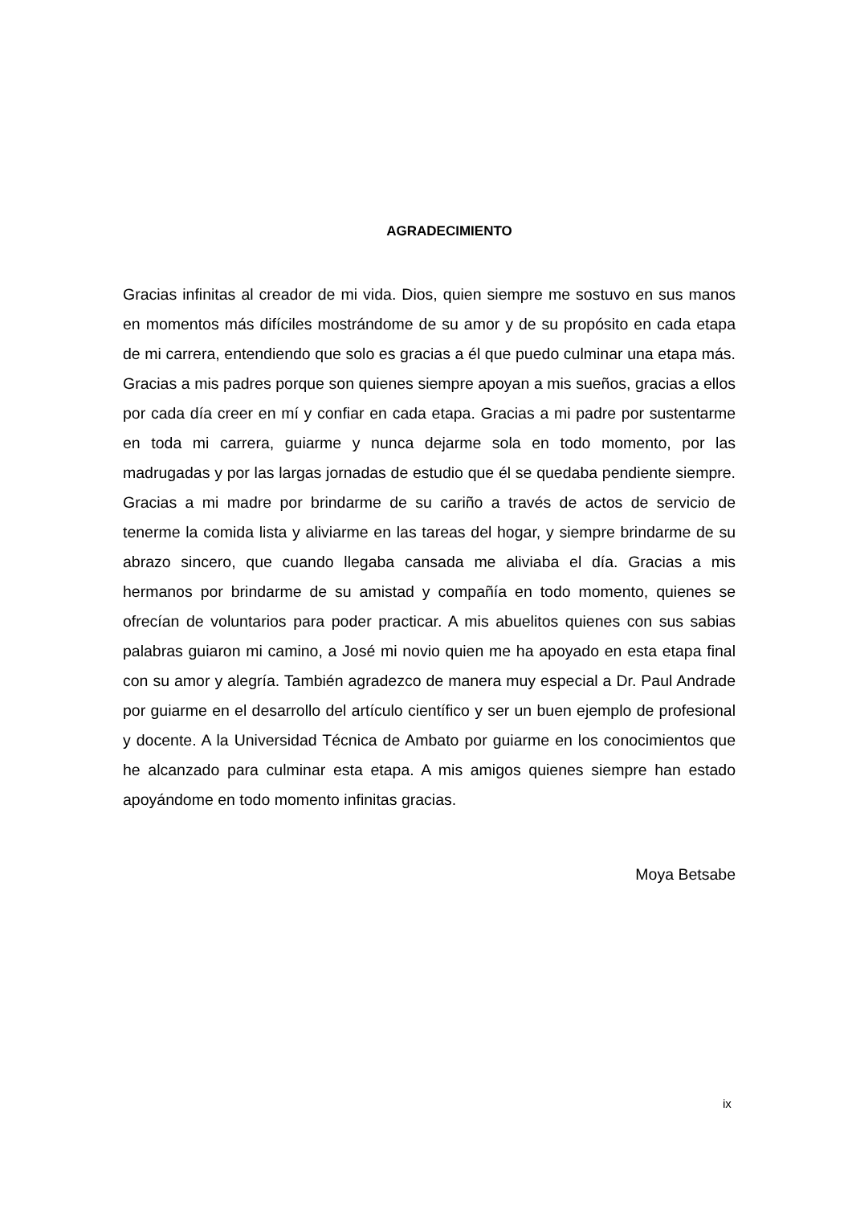AGRADECIMIENTO
Gracias infinitas al creador de mi vida. Dios, quien siempre me sostuvo en sus manos en momentos más difíciles mostrándome de su amor y de su propósito en cada etapa de mi carrera, entendiendo que solo es gracias a él que puedo culminar una etapa más. Gracias a mis padres porque son quienes siempre apoyan a mis sueños, gracias a ellos por cada día creer en mí y confiar en cada etapa. Gracias a mi padre por sustentarme en toda mi carrera, guiarme y nunca dejarme sola en todo momento, por las madrugadas y por las largas jornadas de estudio que él se quedaba pendiente siempre. Gracias a mi madre por brindarme de su cariño a través de actos de servicio de tenerme la comida lista y aliviarme en las tareas del hogar, y siempre brindarme de su abrazo sincero, que cuando llegaba cansada me aliviaba el día. Gracias a mis hermanos por brindarme de su amistad y compañía en todo momento, quienes se ofrecían de voluntarios para poder practicar. A mis abuelitos quienes con sus sabias palabras guiaron mi camino, a José mi novio quien me ha apoyado en esta etapa final con su amor y alegría. También agradezco de manera muy especial a Dr. Paul Andrade por guiarme en el desarrollo del artículo científico y ser un buen ejemplo de profesional y docente. A la Universidad Técnica de Ambato por guiarme en los conocimientos que he alcanzado para culminar esta etapa. A mis amigos quienes siempre han estado apoyándome en todo momento infinitas gracias.
Moya Betsabe
ix